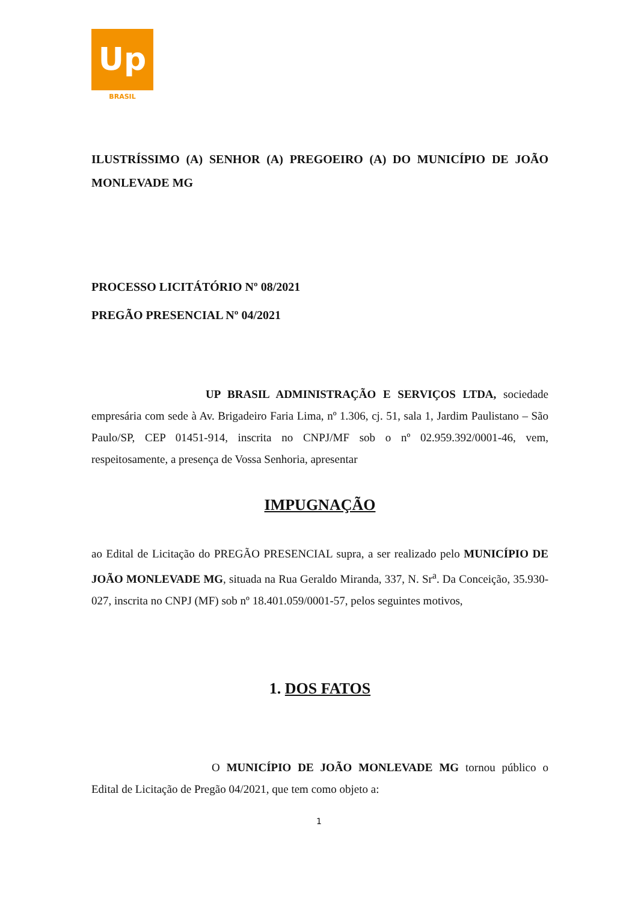Up
BRASIL
ILUSTRÍSSIMO (A) SENHOR (A) PREGOEIRO (A) DO MUNICÍPIO DE JOÃO MONLEVADE MG
PROCESSO LICITÁTÓRIO Nº 08/2021
PREGÃO PRESENCIAL Nº 04/2021
UP BRASIL ADMINISTRAÇÃO E SERVIÇOS LTDA, sociedade empresária com sede à Av. Brigadeiro Faria Lima, nº 1.306, cj. 51, sala 1, Jardim Paulistano – São Paulo/SP, CEP 01451-914, inscrita no CNPJ/MF sob o nº 02.959.392/0001-46, vem, respeitosamente, a presença de Vossa Senhoria, apresentar
IMPUGNAÇÃO
ao Edital de Licitação do PREGÃO PRESENCIAL supra, a ser realizado pelo MUNICÍPIO DE JOÃO MONLEVADE MG, situada na Rua Geraldo Miranda, 337, N. Sr<sup>a</sup>. Da Conceição, 35.930-027, inscrita no CNPJ (MF) sob nº 18.401.059/0001-57, pelos seguintes motivos,
1. DOS FATOS
O MUNICÍPIO DE JOÃO MONLEVADE MG tornou público o Edital de Licitação de Pregão 04/2021, que tem como objeto a:
1